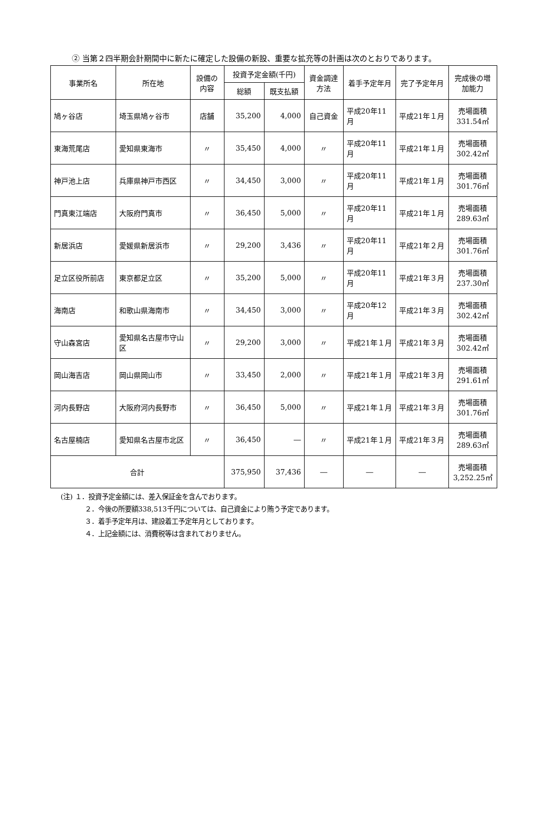② 当第２四半期会計期間中に新たに確定した設備の新設、重要な拡充等の計画は次のとおりであります。
| 事業所名 | 所在地 | 設備の内容 | 投資予定金額(千円) | | 資金調達方法 | 着手予定年月 | 完了予定年月 | 完成後の増加能力 |
| --- | --- | --- | --- | --- | --- | --- | --- | --- |
| | | | 総額 | 既支払額 | | | | |
| 鳩ヶ谷店 | 埼玉県鳩ヶ谷市 | 店舗 | 35,200 | 4,000 | 自己資金 | 平成20年11月 | 平成21年１月 | 売場面積 331.54㎡ |
| 東海荒尾店 | 愛知県東海市 | 〃 | 35,450 | 4,000 | 〃 | 平成20年11月 | 平成21年１月 | 売場面積 302.42㎡ |
| 神戸池上店 | 兵庫県神戸市西区 | 〃 | 34,450 | 3,000 | 〃 | 平成20年11月 | 平成21年１月 | 売場面積 301.76㎡ |
| 門真東江端店 | 大阪府門真市 | 〃 | 36,450 | 5,000 | 〃 | 平成20年11月 | 平成21年１月 | 売場面積 289.63㎡ |
| 新居浜店 | 愛媛県新居浜市 | 〃 | 29,200 | 3,436 | 〃 | 平成20年11月 | 平成21年２月 | 売場面積 301.76㎡ |
| 足立区役所前店 | 東京都足立区 | 〃 | 35,200 | 5,000 | 〃 | 平成20年11月 | 平成21年３月 | 売場面積 237.30㎡ |
| 海南店 | 和歌山県海南市 | 〃 | 34,450 | 3,000 | 〃 | 平成20年12月 | 平成21年３月 | 売場面積 302.42㎡ |
| 守山森宮店 | 愛知県名古屋市守山区 | 〃 | 29,200 | 3,000 | 〃 | 平成21年１月 | 平成21年３月 | 売場面積 302.42㎡ |
| 岡山海吉店 | 岡山県岡山市 | 〃 | 33,450 | 2,000 | 〃 | 平成21年１月 | 平成21年３月 | 売場面積 291.61㎡ |
| 河内長野店 | 大阪府河内長野市 | 〃 | 36,450 | 5,000 | 〃 | 平成21年１月 | 平成21年３月 | 売場面積 301.76㎡ |
| 名古屋楠店 | 愛知県名古屋市北区 | 〃 | 36,450 | ― | 〃 | 平成21年１月 | 平成21年３月 | 売場面積 289.63㎡ |
| 合計 | | | 375,950 | 37,436 | ― | ― | ― | 売場面積 3,252.25㎡ |
(注) １．投資予定金額には、差入保証金を含んでおります。
２．今後の所要額338,513千円については、自己資金により賄う予定であります。
３．着手予定年月は、建設着工予定年月としております。
４．上記金額には、消費税等は含まれておりません。